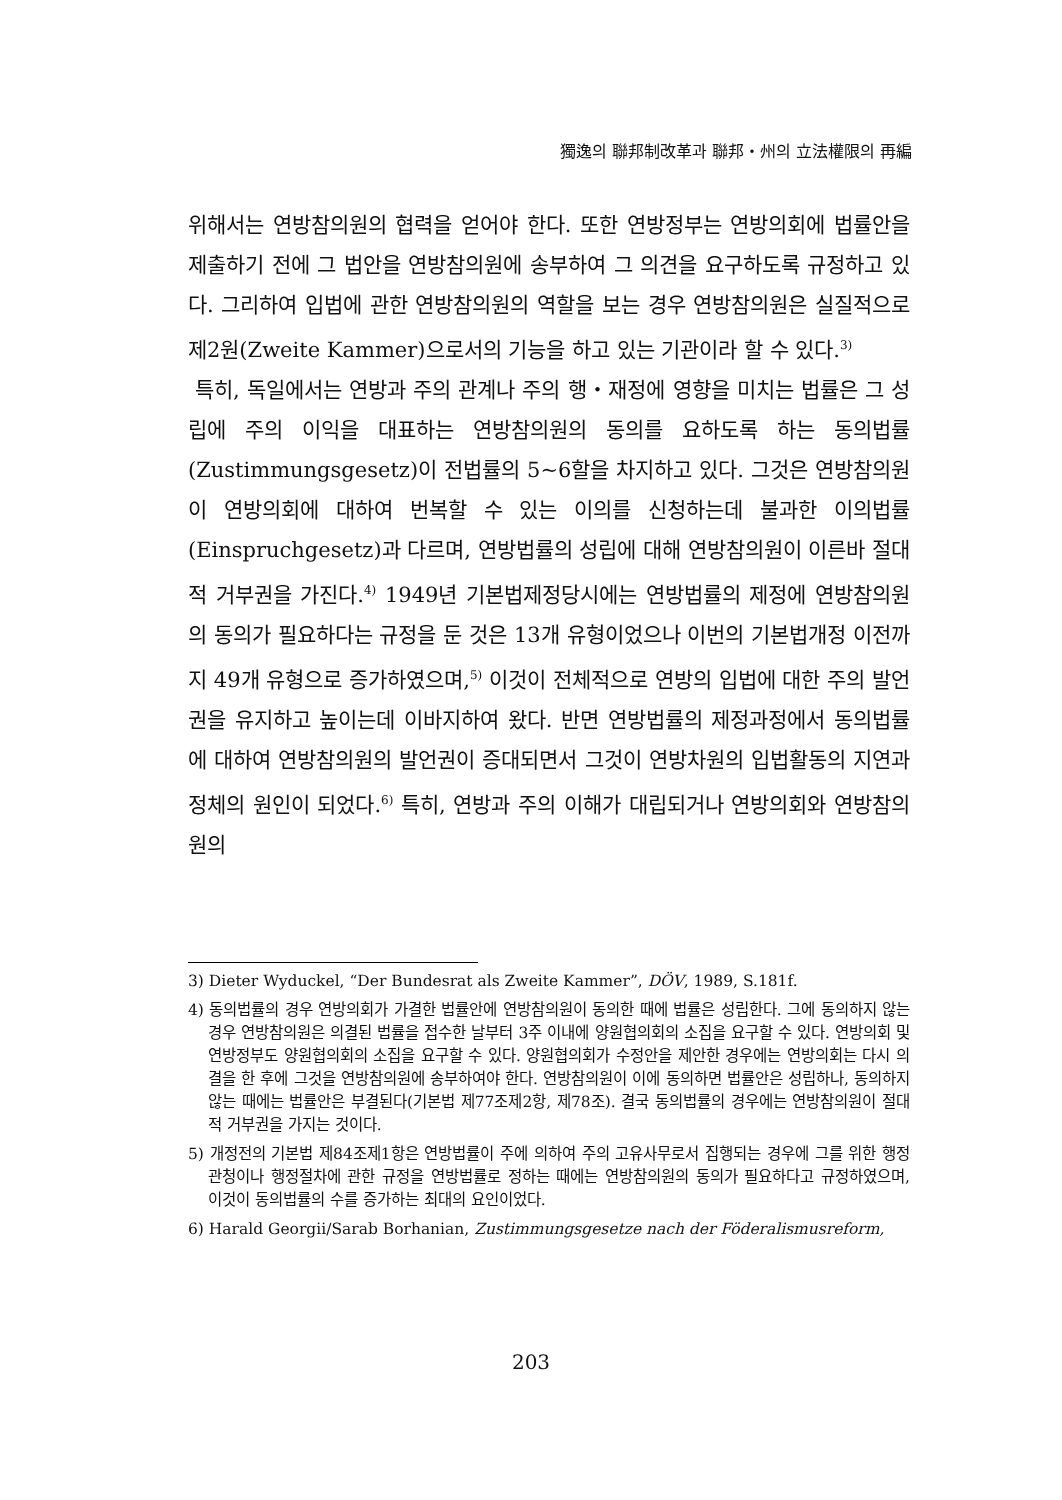獨逸의 聯邦制改革과 聯邦・州의 立法權限의 再編
위해서는 연방참의원의 협력을 얻어야 한다. 또한 연방정부는 연방의회에 법률안을 제출하기 전에 그 법안을 연방참의원에 송부하여 그 의견을 요구하도록 규정하고 있다. 그리하여 입법에 관한 연방참의원의 역할을 보는 경우 연방참의원은 실질적으로 제2원(Zweite Kammer)으로서의 기능을 하고 있는 기관이라 할 수 있다.<sup>3)</sup>
특히, 독일에서는 연방과 주의 관계나 주의 행・재정에 영향을 미치는 법률은 그 성립에 주의 이익을 대표하는 연방참의원의 동의를 요하도록 하는 동의법률(Zustimmungsgesetz)이 전법률의 5~6할을 차지하고 있다. 그것은 연방참의원이 연방의회에 대하여 번복할 수 있는 이의를 신청하는데 불과한 이의법률(Einspruchgesetz)과 다르며, 연방법률의 성립에 대해 연방참의원이 이른바 절대적 거부권을 가진다.<sup>4)</sup> 1949년 기본법제정당시에는 연방법률의 제정에 연방참의원의 동의가 필요하다는 규정을 둔 것은 13개 유형이었으나 이번의 기본법개정 이전까지 49개 유형으로 증가하였으며,<sup>5)</sup> 이것이 전체적으로 연방의 입법에 대한 주의 발언권을 유지하고 높이는데 이바지하여 왔다. 반면 연방법률의 제정과정에서 동의법률에 대하여 연방참의원의 발언권이 증대되면서 그것이 연방차원의 입법활동의 지연과 정체의 원인이 되었다.<sup>6)</sup> 특히, 연방과 주의 이해가 대립되거나 연방의회와 연방참의원의
3) Dieter Wyduckel, “Der Bundesrat als Zweite Kammer”, DÖV, 1989, S.181f.
4) 동의법률의 경우 연방의회가 가결한 법률안에 연방참의원이 동의한 때에 법률은 성립한다. 그에 동의하지 않는 경우 연방참의원은 의결된 법률을 접수한 날부터 3주 이내에 양원협의회의 소집을 요구할 수 있다. 연방의회 및 연방정부도 양원협의회의 소집을 요구할 수 있다. 양원협의회가 수정안을 제안한 경우에는 연방의회는 다시 의결을 한 후에 그것을 연방참의원에 송부하여야 한다. 연방참의원이 이에 동의하면 법률안은 성립하나, 동의하지 않는 때에는 법률안은 부결된다(기본법 제77조제2항, 제78조). 결국 동의법률의 경우에는 연방참의원이 절대적 거부권을 가지는 것이다.
5) 개정전의 기본법 제84조제1항은 연방법률이 주에 의하여 주의 고유사무로서 집행되는 경우에 그를 위한 행정관청이나 행정절차에 관한 규정을 연방법률로 정하는 때에는 연방참의원의 동의가 필요하다고 규정하였으며, 이것이 동의법률의 수를 증가하는 최대의 요인이었다.
6) Harald Georgii/Sarab Borhanian, Zustimmungsgesetze nach der Föderalismusreform,
203